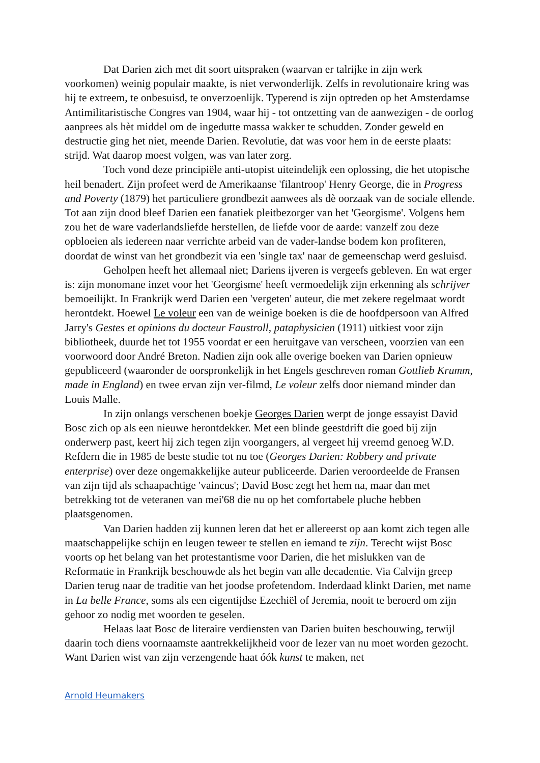Dat Darien zich met dit soort uitspraken (waarvan er talrijke in zijn werk voorkomen) weinig populair maakte, is niet verwonderlijk. Zelfs in revolutionaire kring was hij te extreem, te onbesuisd, te onverzoenlijk. Typerend is zijn optreden op het Amsterdamse Antimilitaristische Congres van 1904, waar hij - tot ontzetting van de aanwezigen - de oorlog aanprees als hèt middel om de ingedutte massa wakker te schudden. Zonder geweld en destructie ging het niet, meende Darien. Revolutie, dat was voor hem in de eerste plaats: strijd. Wat daarop moest volgen, was van later zorg.
Toch vond deze principiële anti-utopist uiteindelijk een oplossing, die het utopische heil benadert. Zijn profeet werd de Amerikaanse 'filantroop' Henry George, die in Progress and Poverty (1879) het particuliere grondbezit aanwees als dè oorzaak van de sociale ellende. Tot aan zijn dood bleef Darien een fanatiek pleitbezorger van het 'Georgisme'. Volgens hem zou het de ware vaderlandsliefde herstellen, de liefde voor de aarde: vanzelf zou deze opbloeien als iedereen naar verrichte arbeid van de vader-landse bodem kon profiteren, doordat de winst van het grondbezit via een 'single tax' naar de gemeenschap werd gesluisd.
Geholpen heeft het allemaal niet; Dariens ijveren is vergeefs gebleven. En wat erger is: zijn monomane inzet voor het 'Georgisme' heeft vermoedelijk zijn erkenning als schrijver bemoeilijkt. In Frankrijk werd Darien een 'vergeten' auteur, die met zekere regelmaat wordt herontdekt. Hoewel Le voleur een van de weinige boeken is die de hoofdpersoon van Alfred Jarry's Gestes et opinions du docteur Faustroll, pataphysicien (1911) uitkiest voor zijn bibliotheek, duurde het tot 1955 voordat er een heruitgave van verscheen, voorzien van een voorwoord door André Breton. Nadien zijn ook alle overige boeken van Darien opnieuw gepubliceerd (waaronder de oorspronkelijk in het Engels geschreven roman Gottlieb Krumm, made in England) en twee ervan zijn ver-filmd, Le voleur zelfs door niemand minder dan Louis Malle.
In zijn onlangs verschenen boekje Georges Darien werpt de jonge essayist David Bosc zich op als een nieuwe herontdekker. Met een blinde geestdrift die goed bij zijn onderwerp past, keert hij zich tegen zijn voorgangers, al vergeet hij vreemd genoeg W.D. Refdern die in 1985 de beste studie tot nu toe (Georges Darien: Robbery and private enterprise) over deze ongemakkelijke auteur publiceerde. Darien veroordeelde de Fransen van zijn tijd als schaapachtige 'vaincus'; David Bosc zegt het hem na, maar dan met betrekking tot de veteranen van mei'68 die nu op het comfortabele pluche hebben plaatsgenomen.
Van Darien hadden zij kunnen leren dat het er allereerst op aan komt zich tegen alle maatschappelijke schijn en leugen teweer te stellen en iemand te zijn. Terecht wijst Bosc voorts op het belang van het protestantisme voor Darien, die het mislukken van de Reformatie in Frankrijk beschouwde als het begin van alle decadentie. Via Calvijn greep Darien terug naar de traditie van het joodse profetendom. Inderdaad klinkt Darien, met name in La belle France, soms als een eigentijdse Ezechiël of Jeremia, nooit te beroerd om zijn gehoor zo nodig met woorden te geselen.
Helaas laat Bosc de literaire verdiensten van Darien buiten beschouwing, terwijl daarin toch diens voornaamste aantrekkelijkheid voor de lezer van nu moet worden gezocht. Want Darien wist van zijn verzengende haat óók kunst te maken, net
Arnold Heumakers